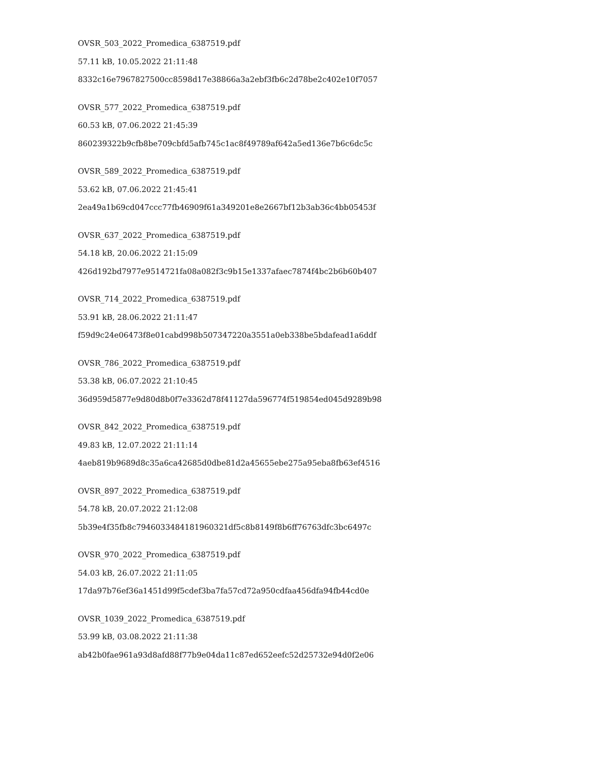OVSR_503_2022_Promedica_6387519.pdf
57.11 kB, 10.05.2022 21:11:48
8332c16e7967827500cc8598d17e38866a3a2ebf3fb6c2d78be2c402e10f7057
OVSR_577_2022_Promedica_6387519.pdf
60.53 kB, 07.06.2022 21:45:39
860239322b9cfb8be709cbfd5afb745c1ac8f49789af642a5ed136e7b6c6dc5c
OVSR_589_2022_Promedica_6387519.pdf
53.62 kB, 07.06.2022 21:45:41
2ea49a1b69cd047ccc77fb46909f61a349201e8e2667bf12b3ab36c4bb05453f
OVSR_637_2022_Promedica_6387519.pdf
54.18 kB, 20.06.2022 21:15:09
426d192bd7977e9514721fa08a082f3c9b15e1337afaec7874f4bc2b6b60b407
OVSR_714_2022_Promedica_6387519.pdf
53.91 kB, 28.06.2022 21:11:47
f59d9c24e06473f8e01cabd998b507347220a3551a0eb338be5bdafead1a6ddf
OVSR_786_2022_Promedica_6387519.pdf
53.38 kB, 06.07.2022 21:10:45
36d959d5877e9d80d8b0f7e3362d78f41127da596774f519854ed045d9289b98
OVSR_842_2022_Promedica_6387519.pdf
49.83 kB, 12.07.2022 21:11:14
4aeb819b9689d8c35a6ca42685d0dbe81d2a45655ebe275a95eba8fb63ef4516
OVSR_897_2022_Promedica_6387519.pdf
54.78 kB, 20.07.2022 21:12:08
5b39e4f35fb8c7946033484181960321df5c8b8149f8b6ff76763dfc3bc6497c
OVSR_970_2022_Promedica_6387519.pdf
54.03 kB, 26.07.2022 21:11:05
17da97b76ef36a1451d99f5cdef3ba7fa57cd72a950cdfaa456dfa94fb44cd0e
OVSR_1039_2022_Promedica_6387519.pdf
53.99 kB, 03.08.2022 21:11:38
ab42b0fae961a93d8afd88f77b9e04da11c87ed652eefc52d25732e94d0f2e06